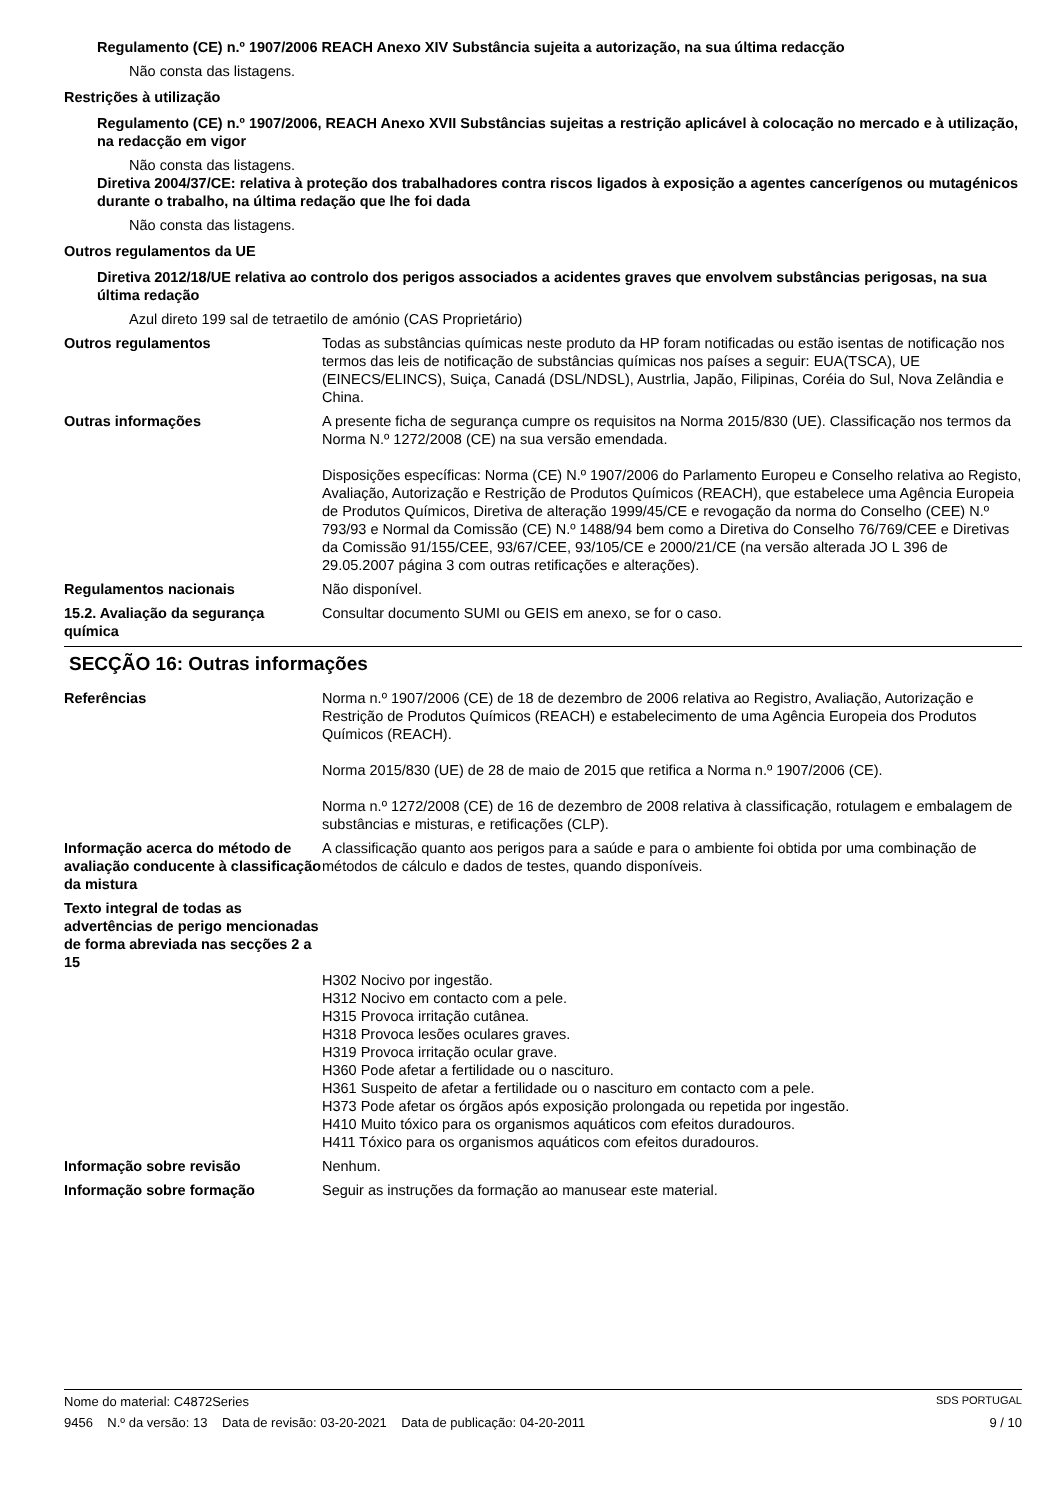Regulamento (CE) n.º 1907/2006 REACH Anexo XIV Substância sujeita a autorização, na sua última redacção
Não consta das listagens.
Restrições à utilização
Regulamento (CE) n.º 1907/2006, REACH Anexo XVII Substâncias sujeitas a restrição aplicável à colocação no mercado e à utilização, na redacção em vigor
Não consta das listagens.
Diretiva 2004/37/CE: relativa à proteção dos trabalhadores contra riscos ligados à exposição a agentes cancerígenos ou mutagénicos durante o trabalho, na última redação que lhe foi dada
Não consta das listagens.
Outros regulamentos da UE
Diretiva 2012/18/UE relativa ao controlo dos perigos associados a acidentes graves que envolvem substâncias perigosas, na sua última redação
Azul direto 199 sal de tetraetilo de amónio (CAS Proprietário)
Outros regulamentos Todas as substâncias químicas neste produto da HP foram notificadas ou estão isentas de notificação nos termos das leis de notificação de substâncias químicas nos países a seguir: EUA(TSCA), UE (EINECS/ELINCS), Suiça, Canadá (DSL/NDSL), Austrlia, Japão, Filipinas, Coréia do Sul, Nova Zelândia e China.
Outras informações A presente ficha de segurança cumpre os requisitos na Norma 2015/830 (UE). Classificação nos termos da Norma N.º 1272/2008 (CE) na sua versão emendada.
Disposições específicas: Norma (CE) N.º 1907/2006 do Parlamento Europeu e Conselho relativa ao Registo, Avaliação, Autorização e Restrição de Produtos Químicos (REACH), que estabelece uma Agência Europeia de Produtos Químicos, Diretiva de alteração 1999/45/CE e revogação da norma do Conselho (CEE) N.º 793/93 e Normal da Comissão (CE) N.º 1488/94 bem como a Diretiva do Conselho 76/769/CEE e Diretivas da Comissão 91/155/CEE, 93/67/CEE, 93/105/CE e 2000/21/CE (na versão alterada JO L 396 de 29.05.2007 página 3 com outras retificações e alterações).
Regulamentos nacionais Não disponível.
15.2. Avaliação da segurança química
Consultar documento SUMI ou GEIS em anexo, se for o caso.
SECÇÃO 16: Outras informações
Referências Norma n.º 1907/2006 (CE) de 18 de dezembro de 2006 relativa ao Registro, Avaliação, Autorização e Restrição de Produtos Químicos (REACH) e estabelecimento de uma Agência Europeia dos Produtos Químicos (REACH).
Norma 2015/830 (UE) de 28 de maio de 2015 que retifica a Norma n.º 1907/2006 (CE).
Norma n.º 1272/2008 (CE) de 16 de dezembro de 2008 relativa à classificação, rotulagem e embalagem de substâncias e misturas, e retificações (CLP).
Informação acerca do método de avaliação conducente à classificação da mistura
A classificação quanto aos perigos para a saúde e para o ambiente foi obtida por uma combinação de métodos de cálculo e dados de testes, quando disponíveis.
Texto integral de todas as advertências de perigo mencionadas de forma abreviada nas secções 2 a 15
H302 Nocivo por ingestão.
H312 Nocivo em contacto com a pele.
H315 Provoca irritação cutânea.
H318 Provoca lesões oculares graves.
H319 Provoca irritação ocular grave.
H360 Pode afetar a fertilidade ou o nascituro.
H361 Suspeito de afetar a fertilidade ou o nascituro em contacto com a pele.
H373 Pode afetar os órgãos após exposição prolongada ou repetida por ingestão.
H410 Muito tóxico para os organismos aquáticos com efeitos duradouros.
H411 Tóxico para os organismos aquáticos com efeitos duradouros.
Informação sobre revisão Nenhum.
Informação sobre formação Seguir as instruções da formação ao manusear este material.
Nome do material: C4872Series SDS PORTUGAL
9456 N.º da versão: 13 Data de revisão: 03-20-2021 Data de publicação: 04-20-2011 9 / 10